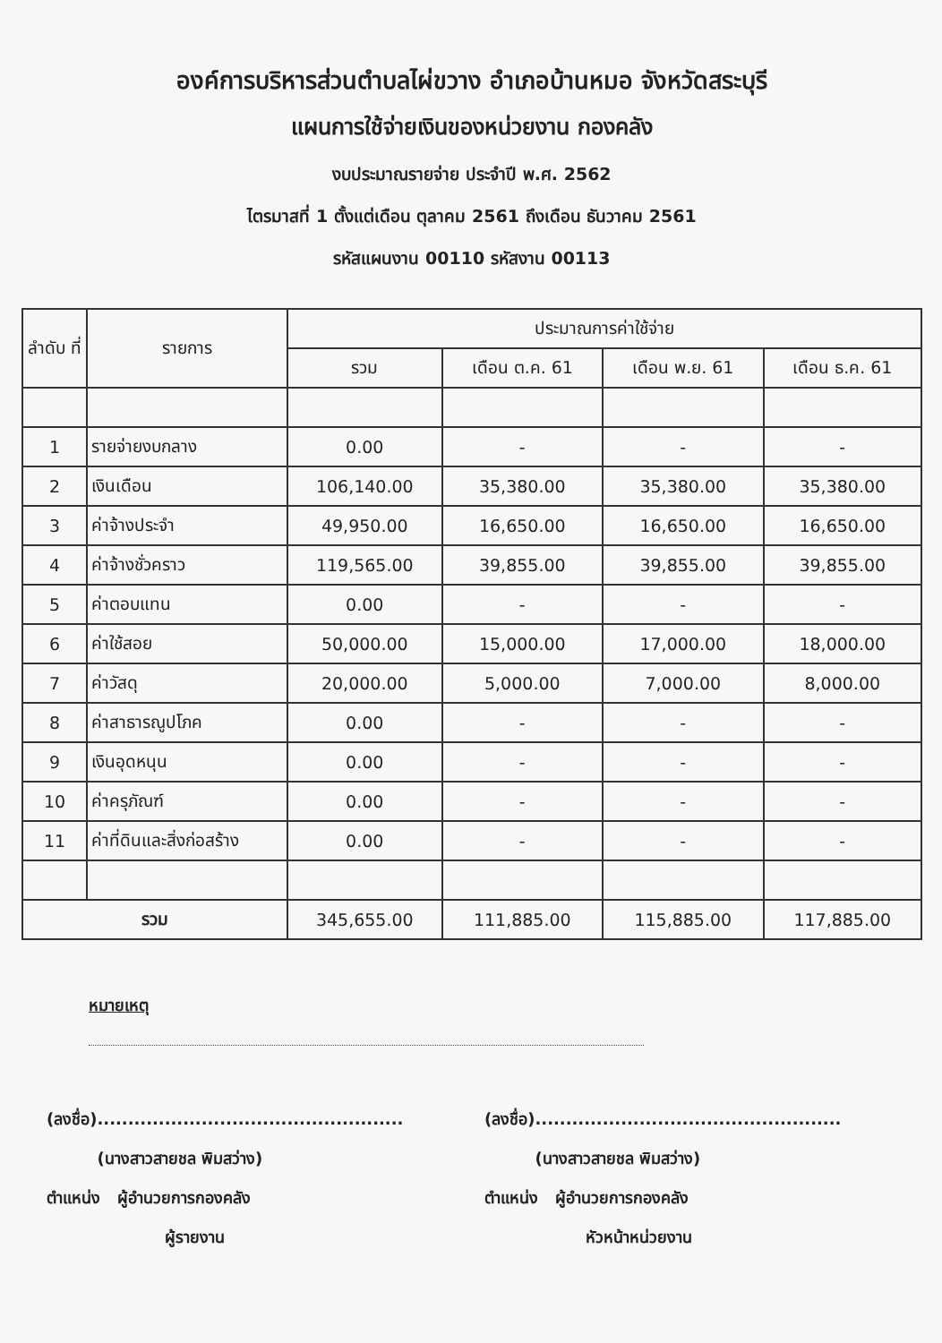องค์การบริหารส่วนตำบลไผ่ขวาง อำเภอบ้านหมอ จังหวัดสระบุรี
แผนการใช้จ่ายเงินของหน่วยงาน กองคลัง
งบประมาณรายจ่าย ประจำปี พ.ศ. 2562
ไตรมาสที่ 1 ตั้งแต่เดือน ตุลาคม 2561 ถึงเดือน ธันวาคม 2561
รหัสแผนงาน 00110 รหัสงาน 00113
| ลำดับ ที่ | รายการ | ประมาณการค่าใช้จ่าย | | | |
| --- | --- | --- | --- | --- | --- |
| | | รวม | เดือน ต.ค. 61 | เดือน พ.ย. 61 | เดือน ธ.ค. 61 |
| 1 | รายจ่ายงบกลาง | 0.00 | - | - | - |
| 2 | เงินเดือน | 106,140.00 | 35,380.00 | 35,380.00 | 35,380.00 |
| 3 | ค่าจ้างประจำ | 49,950.00 | 16,650.00 | 16,650.00 | 16,650.00 |
| 4 | ค่าจ้างชั่วคราว | 119,565.00 | 39,855.00 | 39,855.00 | 39,855.00 |
| 5 | ค่าตอบแทน | 0.00 | - | - | - |
| 6 | ค่าใช้สอย | 50,000.00 | 15,000.00 | 17,000.00 | 18,000.00 |
| 7 | ค่าวัสดุ | 20,000.00 | 5,000.00 | 7,000.00 | 8,000.00 |
| 8 | ค่าสาธารณูปโภค | 0.00 | - | - | - |
| 9 | เงินอุดหนุน | 0.00 | - | - | - |
| 10 | ค่าครุภัณฑ์ | 0.00 | - | - | - |
| 11 | ค่าที่ดินและสิ่งก่อสร้าง | 0.00 | - | - | - |
| รวม | | 345,655.00 | 111,885.00 | 115,885.00 | 117,885.00 |
หมายเหตุ
(ลงชื่อ)..................................................
(นางสาวสายชล พิมสว่าง)
ตำแหน่ง ผู้อำนวยการกองคลัง
ผู้รายงาน
(ลงชื่อ)..................................................
(นางสาวสายชล พิมสว่าง)
ตำแหน่ง ผู้อำนวยการกองคลัง
หัวหน้าหน่วยงาน